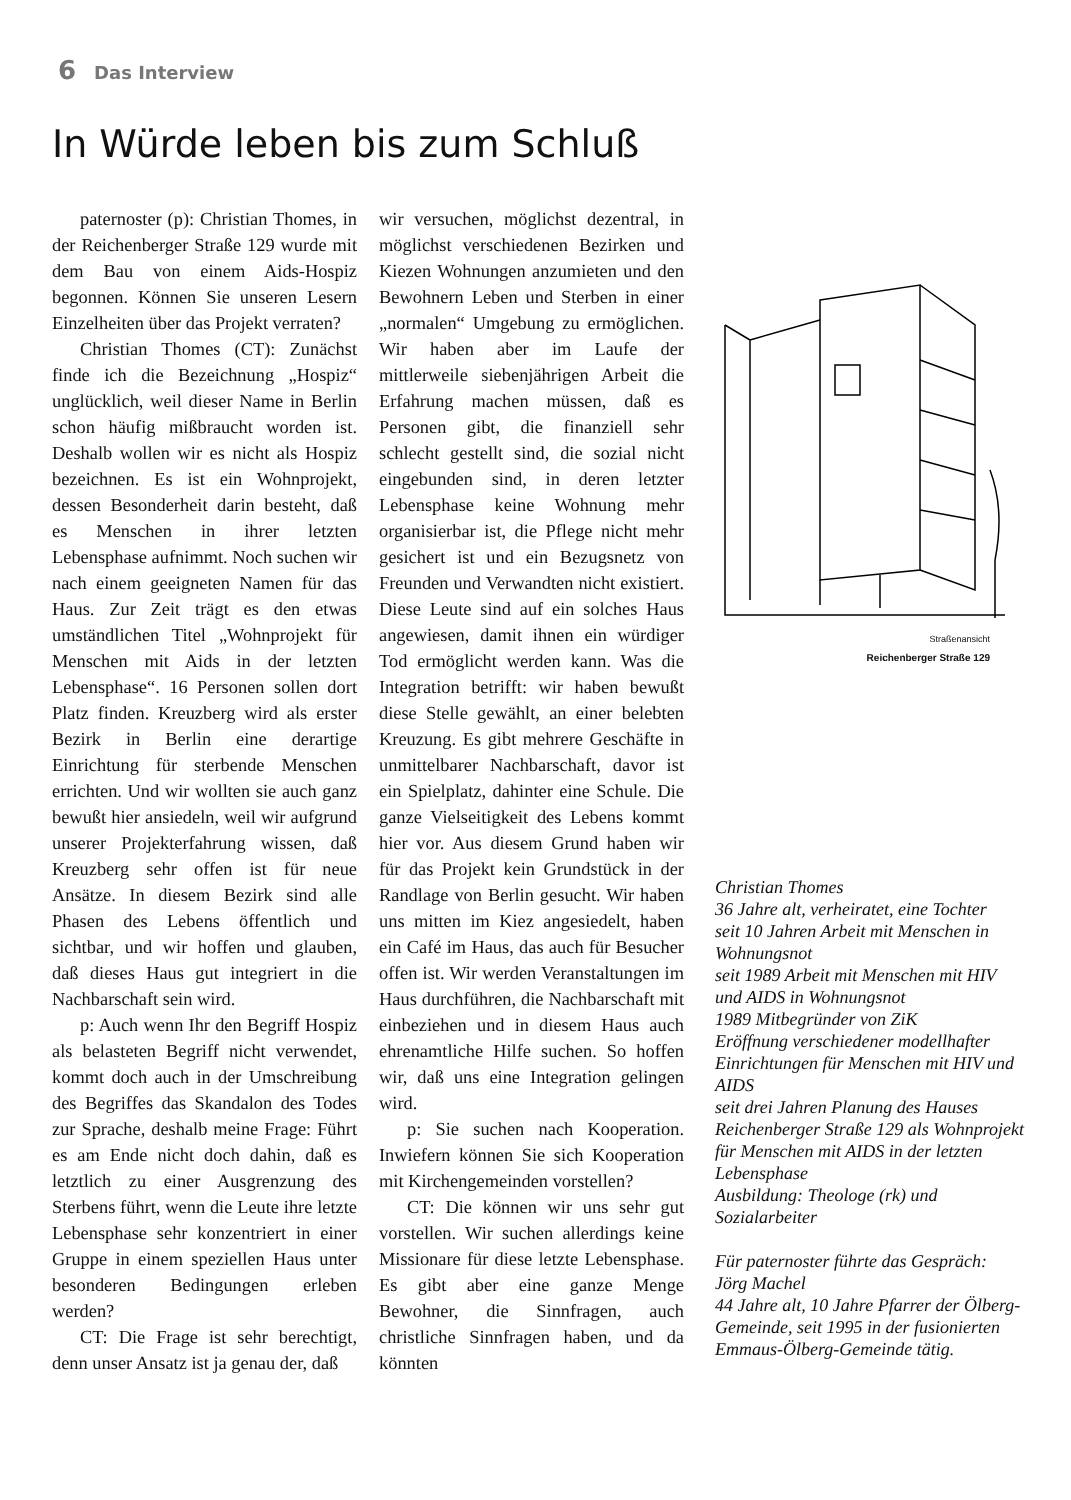6 Das Interview
In Würde leben bis zum Schluß
paternoster (p): Christian Thomes, in der Reichenberger Straße 129 wurde mit dem Bau von einem Aids-Hospiz begonnen. Können Sie unseren Lesern Einzelheiten über das Projekt verraten?
Christian Thomes (CT): Zunächst finde ich die Bezeichnung „Hospiz“ unglücklich, weil dieser Name in Berlin schon häufig mißbraucht worden ist. Deshalb wollen wir es nicht als Hospiz bezeichnen. Es ist ein Wohnprojekt, dessen Besonderheit darin besteht, daß es Menschen in ihrer letzten Lebensphase aufnimmt. Noch suchen wir nach einem geeigneten Namen für das Haus. Zur Zeit trägt es den etwas umständlichen Titel „Wohnprojekt für Menschen mit Aids in der letzten Lebensphase“. 16 Personen sollen dort Platz finden. Kreuzberg wird als erster Bezirk in Berlin eine derartige Einrichtung für sterbende Menschen errichten. Und wir wollten sie auch ganz bewußt hier ansiedeln, weil wir aufgrund unserer Projekterfahrung wissen, daß Kreuzberg sehr offen ist für neue Ansätze. In diesem Bezirk sind alle Phasen des Lebens öffentlich und sichtbar, und wir hoffen und glauben, daß dieses Haus gut integriert in die Nachbarschaft sein wird.
p: Auch wenn Ihr den Begriff Hospiz als belasteten Begriff nicht verwendet, kommt doch auch in der Umschreibung des Begriffes das Skandalon des Todes zur Sprache, deshalb meine Frage: Führt es am Ende nicht doch dahin, daß es letztlich zu einer Ausgrenzung des Sterbens führt, wenn die Leute ihre letzte Lebensphase sehr konzentriert in einer Gruppe in einem speziellen Haus unter besonderen Bedingungen erleben werden?
CT: Die Frage ist sehr berechtigt, denn unser Ansatz ist ja genau der, daß
wir versuchen, möglichst dezentral, in möglichst verschiedenen Bezirken und Kiezen Wohnungen anzumieten und den Bewohnern Leben und Sterben in einer „normalen“ Umgebung zu ermöglichen. Wir haben aber im Laufe der mittlerweile siebenjährigen Arbeit die Erfahrung machen müssen, daß es Personen gibt, die finanziell sehr schlecht gestellt sind, die sozial nicht eingebunden sind, in deren letzter Lebensphase keine Wohnung mehr organisierbar ist, die Pflege nicht mehr gesichert ist und ein Bezugsnetz von Freunden und Verwandten nicht existiert. Diese Leute sind auf ein solches Haus angewiesen, damit ihnen ein würdiger Tod ermöglicht werden kann. Was die Integration betrifft: wir haben bewußt diese Stelle gewählt, an einer belebten Kreuzung. Es gibt mehrere Geschäfte in unmittelbarer Nachbarschaft, davor ist ein Spielplatz, dahinter eine Schule. Die ganze Vielseitigkeit des Lebens kommt hier vor. Aus diesem Grund haben wir für das Projekt kein Grundstück in der Randlage von Berlin gesucht. Wir haben uns mitten im Kiez angesiedelt, haben ein Café im Haus, das auch für Besucher offen ist. Wir werden Veranstaltungen im Haus durchführen, die Nachbarschaft mit einbeziehen und in diesem Haus auch ehrenamtliche Hilfe suchen. So hoffen wir, daß uns eine Integration gelingen wird.
p: Sie suchen nach Kooperation. Inwiefern können Sie sich Kooperation mit Kirchengemeinden vorstellen?
CT: Die können wir uns sehr gut vorstellen. Wir suchen allerdings keine Missionare für diese letzte Lebensphase. Es gibt aber eine ganze Menge Bewohner, die Sinnfragen, auch christliche Sinnfragen haben, und da könnten
Straßenansicht
Reichenberger Straße 129
Christian Thomes
36 Jahre alt, verheiratet, eine Tochter
seit 10 Jahren Arbeit mit Menschen in Wohnungsnot
seit 1989 Arbeit mit Menschen mit HIV und AIDS in Wohnungsnot
1989 Mitbegründer von ZiK
Eröffnung verschiedener modellhafter Einrichtungen für Menschen mit HIV und AIDS
seit drei Jahren Planung des Hauses Reichenberger Straße 129 als Wohnprojekt für Menschen mit AIDS in der letzten Lebensphase
Ausbildung: Theologe (rk) und Sozialarbeiter
Für paternoster führte das Gespräch:
Jörg Machel
44 Jahre alt, 10 Jahre Pfarrer der Ölberg-Gemeinde, seit 1995 in der fusionierten Emmaus-Ölberg-Gemeinde tätig.